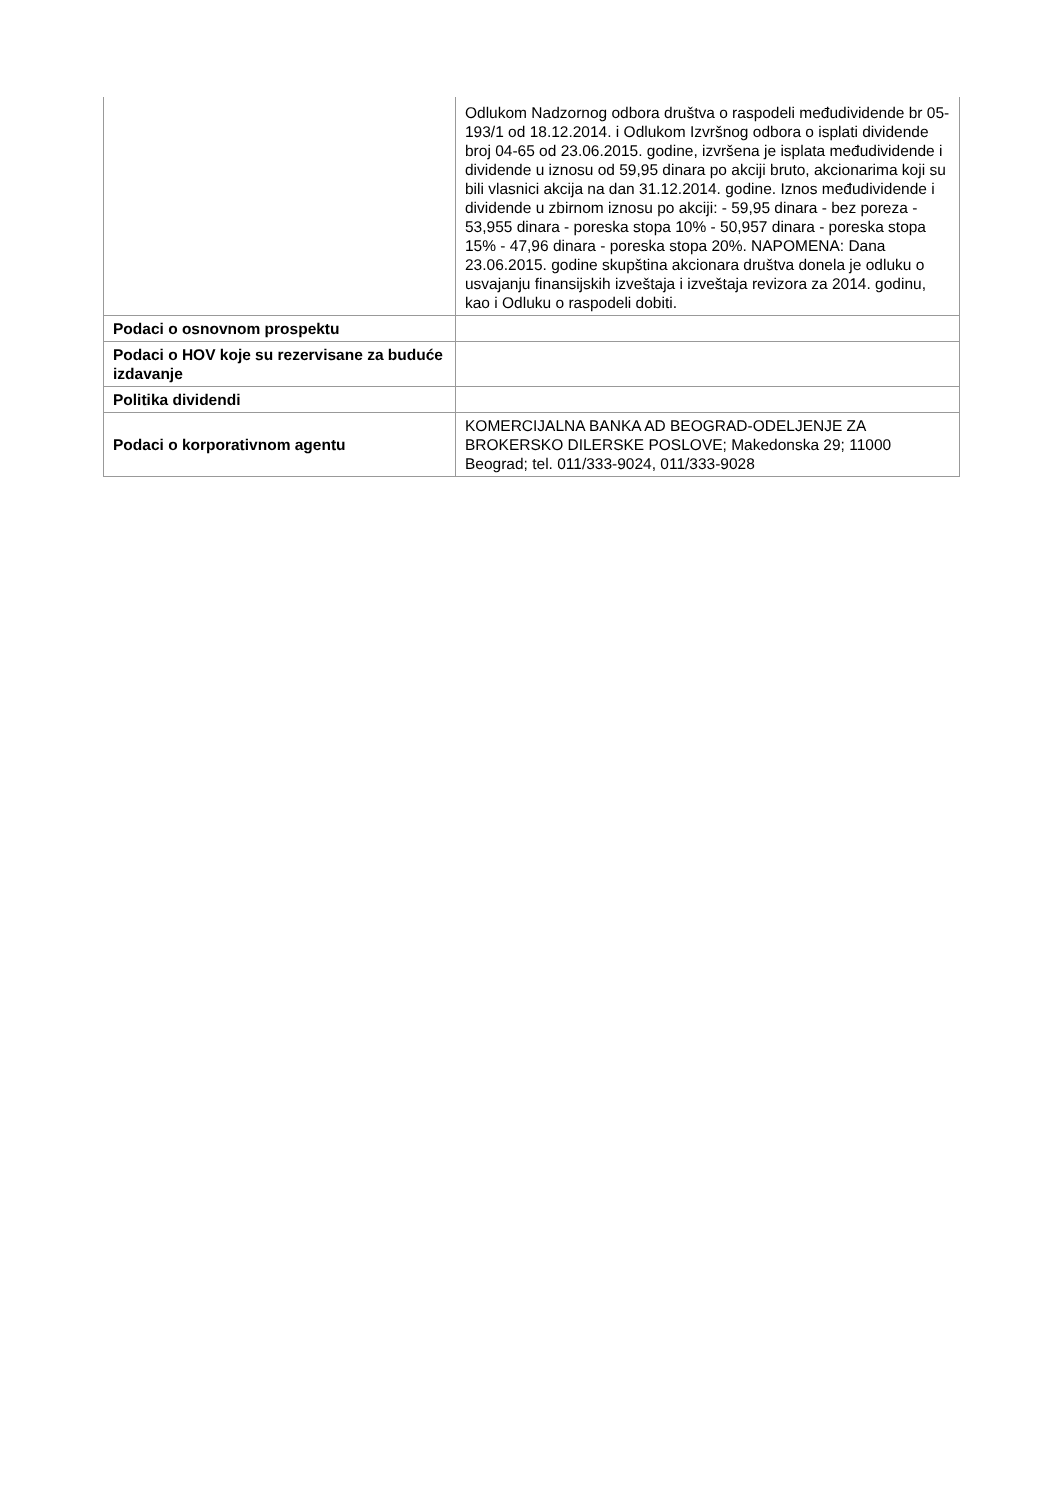| | Odlukom Nadzornog odbora društva o raspodeli međudividende br 05-193/1 od 18.12.2014. i Odlukom Izvršnog odbora o isplati dividende broj 04-65 od 23.06.2015. godine, izvršena je isplata međudividende i dividende u iznosu od 59,95 dinara po akciji bruto, akcionarima koji su bili vlasnici akcija na dan 31.12.2014. godine. Iznos međudividende i dividende u zbirnom iznosu po akciji: - 59,95 dinara - bez poreza - 53,955 dinara - poreska stopa 10% - 50,957 dinara - poreska stopa 15% - 47,96 dinara - poreska stopa 20%. NAPOMENA: Dana 23.06.2015. godine skupština akcionara društva donela je odluku o usvajanju finansijskih izveštaja i izveštaja revizora za 2014. godinu, kao i Odluku o raspodeli dobiti. |
| Podaci o osnovnom prospektu | |
| Podaci o HOV koje su rezervisane za buduće izdavanje | |
| Politika dividendi | |
| Podaci o korporativnom agentu | KOMERCIJALNA BANKA AD BEOGRAD-ODELJENJE ZA BROKERSKO DILERSKE POSLOVE; Makedonska 29; 11000 Beograd; tel. 011/333-9024, 011/333-9028 |